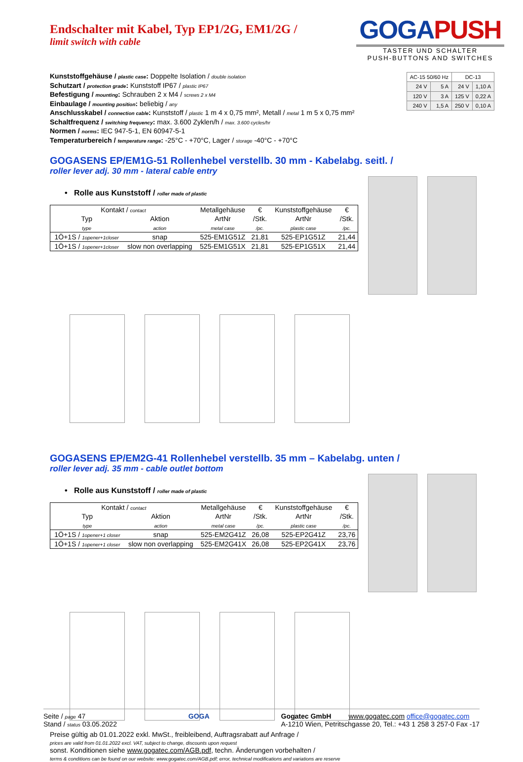GOGA PUSH
TASTER UND SCHALTER
PUSH-BUTTONS AND SWITCHES
Endschalter mit Kabel, Typ EP1/2G, EM1/2G /
limit switch with cable
Kunststoffgehäuse / plastic case: Doppelte Isolation / double isolation
Schutzart / protection grade: Kunststoff IP67 / plastic IP67
Befestigung / mounting: Schrauben 2 x M4 / screws 2 x M4
Einbaulage / mounting position: beliebig / any
Anschlusskabel / connection cable: Kunststoff / plastic 1 m 4 x 0,75 mm², Metall / metal 1 m 5 x 0,75 mm²
Schaltfrequenz / switching frequency: max. 3.600 Zyklen/h / max. 3.600 cycles/hr
Normen / norms: IEC 947-5-1, EN 60947-5-1
Temperaturbereich / temperature range: -25°C - +70°C, Lager / storage -40°C - +70°C
| AC-15 50/60 Hz | | DC-13 | |
| 24 V | 5 A | 24 V | 1,10 A |
| 120 V | 3 A | 125 V | 0,22 A |
| 240 V | 1,5 A | 250 V | 0,10 A |
GOGASENS EP/EM1G-51 Rollenhebel verstellb. 30 mm - Kabelabg. seitl. /
roller lever adj. 30 mm - lateral cable entry
• Rolle aus Kunststoff / roller made of plastic
| Kontakt / contact | | Metallgehäuse | € | Kunststoffgehäuse | € |
| --- | --- | --- | --- | --- | --- |
| Typ | Aktion | ArtNr | /Stk. | ArtNr | /Stk. |
| type | action | metal case | /pc. | plastic case | /pc. |
| 1Ö+1S / 1opener+1closer | snap | 525-EM1G51Z | 21,81 | 525-EP1G51Z | 21,44 |
| 1Ö+1S / 1opener+1closer | slow non overlapping | 525-EM1G51X | 21,81 | 525-EP1G51X | 21,44 |
GOGASENS EP/EM2G-41 Rollenhebel verstellb. 35 mm – Kabelabg. unten /
roller lever adj. 35 mm - cable outlet bottom
• Rolle aus Kunststoff / roller made of plastic
| Kontakt / contact | | Metallgehäuse | € | Kunststoffgehäuse | € |
| --- | --- | --- | --- | --- | --- |
| Typ | Aktion | ArtNr | /Stk. | ArtNr | /Stk. |
| type | action | metal case | /pc. | plastic case | /pc. |
| 1Ö+1S / 1opener+1 closer | snap | 525-EM2G41Z | 26,08 | 525-EP2G41Z | 23,76 |
| 1Ö+1S / 1opener+1 closer | slow non overlapping | 525-EM2G41X | 26,08 | 525-EP2G41X | 23,76 |
Preise gültig ab 01.01.2022 exkl. MwSt., freibleibend, Auftragsrabatt auf Anfrage /
prices are valid from 01.01.2022 excl. VAT, subject to change, discounts upon request
sonst. Konditionen siehe www.gogatec.com/AGB.pdf, techn. Änderungen vorbehalten /
terms & conditions can be found on our website: www.gogatec.com/AGB.pdf; error, technical modifications and variations are reserve
Seite / page 47
Stand / status 03.05.2022
GOGA Gogatec GmbH www.gogatec.com office@gogatec.com
A-1210 Wien, Petritschgasse 20, Tel.: +43 1 258 3 257-0 Fax -17